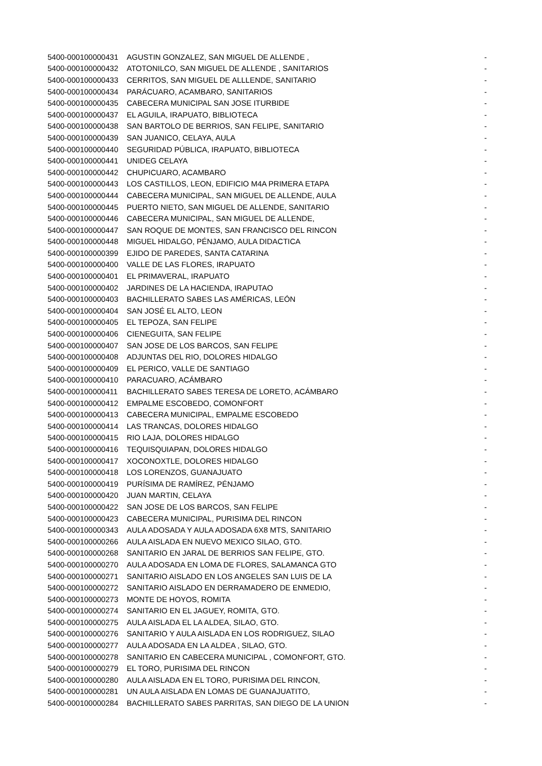| 5400-000100000431 | AGUSTIN GONZALEZ, SAN MIGUEL DE ALLENDE , | - |
| 5400-000100000432 | ATOTONILCO, SAN MIGUEL DE ALLENDE , SANITARIOS | - |
| 5400-000100000433 | CERRITOS, SAN MIGUEL DE ALLLENDE, SANITARIO | - |
| 5400-000100000434 | PARÁCUARO, ACAMBARO, SANITARIOS | - |
| 5400-000100000435 | CABECERA MUNICIPAL SAN JOSE ITURBIDE | - |
| 5400-000100000437 | EL AGUILA, IRAPUATO, BIBLIOTECA | - |
| 5400-000100000438 | SAN BARTOLO DE BERRIOS, SAN FELIPE, SANITARIO | - |
| 5400-000100000439 | SAN JUANICO, CELAYA, AULA | - |
| 5400-000100000440 | SEGURIDAD PÚBLICA, IRAPUATO, BIBLIOTECA | - |
| 5400-000100000441 | UNIDEG CELAYA | - |
| 5400-000100000442 | CHUPICUARO, ACAMBARO | - |
| 5400-000100000443 | LOS CASTILLOS, LEON, EDIFICIO M4A PRIMERA ETAPA | - |
| 5400-000100000444 | CABECERA MUNICIPAL, SAN MIGUEL DE ALLENDE, AULA | - |
| 5400-000100000445 | PUERTO NIETO, SAN MIGUEL DE ALLENDE, SANITARIO | - |
| 5400-000100000446 | CABECERA MUNICIPAL, SAN MIGUEL DE ALLENDE, | - |
| 5400-000100000447 | SAN ROQUE DE MONTES, SAN FRANCISCO DEL RINCON | - |
| 5400-000100000448 | MIGUEL HIDALGO, PÉNJAMO, AULA DIDACTICA | - |
| 5400-000100000399 | EJIDO DE PAREDES, SANTA CATARINA | - |
| 5400-000100000400 | VALLE DE LAS FLORES, IRAPUATO | - |
| 5400-000100000401 | EL PRIMAVERAL, IRAPUATO | - |
| 5400-000100000402 | JARDINES DE LA HACIENDA, IRAPUTAO | - |
| 5400-000100000403 | BACHILLERATO SABES LAS AMÉRICAS, LEÓN | - |
| 5400-000100000404 | SAN JOSÉ EL ALTO, LEON | - |
| 5400-000100000405 | EL TEPOZA, SAN FELIPE | - |
| 5400-000100000406 | CIENEGUITA, SAN FELIPE | - |
| 5400-000100000407 | SAN JOSE DE LOS BARCOS, SAN FELIPE | - |
| 5400-000100000408 | ADJUNTAS DEL RIO, DOLORES HIDALGO | - |
| 5400-000100000409 | EL PERICO, VALLE DE SANTIAGO | - |
| 5400-000100000410 | PARACUARO, ACÁMBARO | - |
| 5400-000100000411 | BACHILLERATO SABES TERESA DE LORETO, ACÁMBARO | - |
| 5400-000100000412 | EMPALME ESCOBEDO, COMONFORT | - |
| 5400-000100000413 | CABECERA MUNICIPAL, EMPALME ESCOBEDO | - |
| 5400-000100000414 | LAS TRANCAS, DOLORES HIDALGO | - |
| 5400-000100000415 | RIO LAJA, DOLORES HIDALGO | - |
| 5400-000100000416 | TEQUISQUIAPAN, DOLORES HIDALGO | - |
| 5400-000100000417 | XOCONOXTLE, DOLORES HIDALGO | - |
| 5400-000100000418 | LOS LORENZOS, GUANAJUATO | - |
| 5400-000100000419 | PURÍSIMA DE RAMÍREZ, PÉNJAMO | - |
| 5400-000100000420 | JUAN MARTIN, CELAYA | - |
| 5400-000100000422 | SAN JOSE DE LOS BARCOS, SAN FELIPE | - |
| 5400-000100000423 | CABECERA MUNICIPAL, PURISIMA DEL RINCON | - |
| 5400-000100000343 | AULA ADOSADA Y AULA ADOSADA 6X8 MTS, SANITARIO | - |
| 5400-000100000266 | AULA AISLADA EN NUEVO MEXICO SILAO, GTO. | - |
| 5400-000100000268 | SANITARIO EN JARAL DE BERRIOS SAN FELIPE, GTO. | - |
| 5400-000100000270 | AULA ADOSADA EN LOMA DE FLORES, SALAMANCA GTO | - |
| 5400-000100000271 | SANITARIO AISLADO EN LOS ANGELES SAN LUIS DE LA | - |
| 5400-000100000272 | SANITARIO AISLADO EN DERRAMADERO DE ENMEDIO, | - |
| 5400-000100000273 | MONTE DE HOYOS, ROMITA | - |
| 5400-000100000274 | SANITARIO EN EL JAGUEY, ROMITA, GTO. | - |
| 5400-000100000275 | AULA AISLADA EL LA ALDEA, SILAO, GTO. | - |
| 5400-000100000276 | SANITARIO Y AULA AISLADA EN LOS RODRIGUEZ, SILAO | - |
| 5400-000100000277 | AULA ADOSADA EN LA ALDEA , SILAO, GTO. | - |
| 5400-000100000278 | SANITARIO EN CABECERA MUNICIPAL , COMONFORT, GTO. | - |
| 5400-000100000279 | EL TORO, PURISIMA DEL RINCON | - |
| 5400-000100000280 | AULA AISLADA EN EL TORO, PURISIMA DEL RINCON, | - |
| 5400-000100000281 | UN AULA AISLADA EN LOMAS DE GUANAJUATITO, | - |
| 5400-000100000284 | BACHILLERATO SABES PARRITAS, SAN DIEGO DE LA UNION | - |